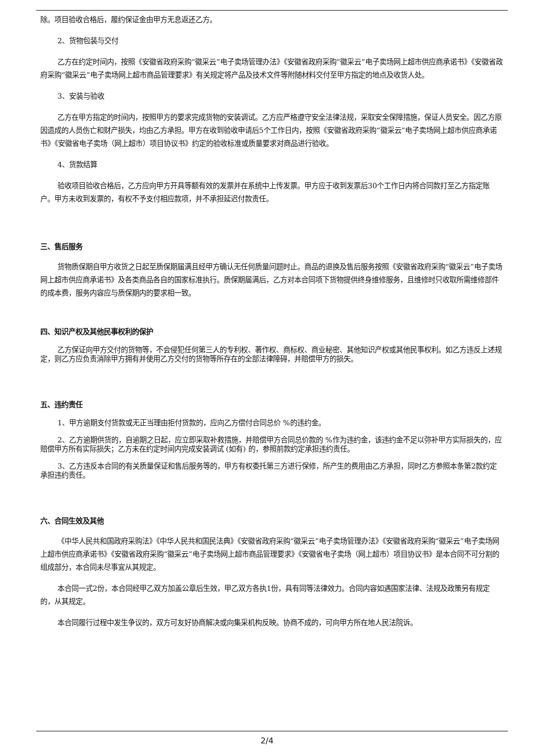除。项目验收合格后，履约保证金由甲方无息返还乙方。
2、货物包装与交付
乙方在约定时间内，按照《安徽省政府采购“徽采云”电子卖场管理办法》《安徽省政府采购“徽采云”电子卖场网上超市供应商承诺书》《安徽省政府采购“徽采云”电子卖场网上超市商品管理要求》有关规定将产品及技术文件等附随材料交付至甲方指定的地点及收货人处。
3、安装与验收
乙方在甲方指定的时间内，按照甲方的要求完成货物的安装调试。乙方应严格遵守安全法律法规，采取安全保障措施，保证人员安全。因乙方原因造成的人员伤亡和财产损失，均由乙方承担。甲方在收到验收申请后5个工作日内，按照《安徽省政府采购“徽采云”电子卖场网上超市供应商承诺书》《安徽省电子卖场（网上超市）项目协议书》约定的验收标准或质量要求对商品进行验收。
4、货款结算
验收项目验收合格后，乙方应向甲方开具等额有效的发票并在系统中上传发票。甲方应于收到发票后30个工作日内将合同款打至乙方指定账户。甲方未收到发票的，有权不予支付相应款项，并不承担延迟付款责任。
三、售后服务
货物质保期自甲方收货之日起至质保期届满且经甲方确认无任何质量问题时止。商品的退换及售后服务按照《安徽省政府采购“徽采云”电子卖场网上超市供应商承诺书》及各类商品各自的国家标准执行。质保期届满后，乙方对本合同项下货物提供终身维修服务，且维修时只收取所需维修部件的成本费，服务内容应与质保期内的要求相一致。
四、知识产权及其他民事权利的保护
乙方保证向甲方交付的货物等，不会侵犯任何第三人的专利权、著作权、商标权、商业秘密、其他知识产权或其他民事权利。如乙方违反上述规定，则乙方应负责消除甲方拥有并使用乙方交付的货物等所存在的全部法律障碍，并赔偿甲方的损失。
五、违约责任
1、甲方逾期支付货款或无正当理由拒付货款的，应向乙方偿付合同总价 %的违约金。
2、乙方逾期供货的，自逾期之日起，应立即采取补救措施，并赔偿甲方合同总价款的 %作为违约金，该违约金不足以弥补甲方实际损失的，应赔偿甲方所有实际损失；乙方未在约定时间内完成安装调试 (如有) 的，参照前款约定承担违约责任。
3、乙方违反本合同的有关质量保证和售后服务等的，甲方有权委托第三方进行保修，所产生的费用由乙方承担，同时乙方参照本条第2款约定承担违约责任。
六、合同生效及其他
《中华人民共和国政府采购法》《中华人民共和国民法典》《安徽省政府采购“徽采云”电子卖场管理办法》《安徽省政府采购“徽采云”电子卖场网上超市供应商承诺书》《安徽省政府采购“徽采云”电子卖场网上超市商品管理要求》《安徽省电子卖场（网上超市）项目协议书》是本合同不可分割的组成部分，本合同未尽事宜从其规定。
本合同一式2份，本合同经甲乙双方加盖公章后生效，甲乙双方各执1份，具有同等法律效力。合同内容如遇国家法律、法规及政策另有规定的，从其规定。
本合同履行过程中发生争议的，双方可友好协商解决或向集采机构反映。协商不成的，可向甲方所在地人民法院诉。
2/4